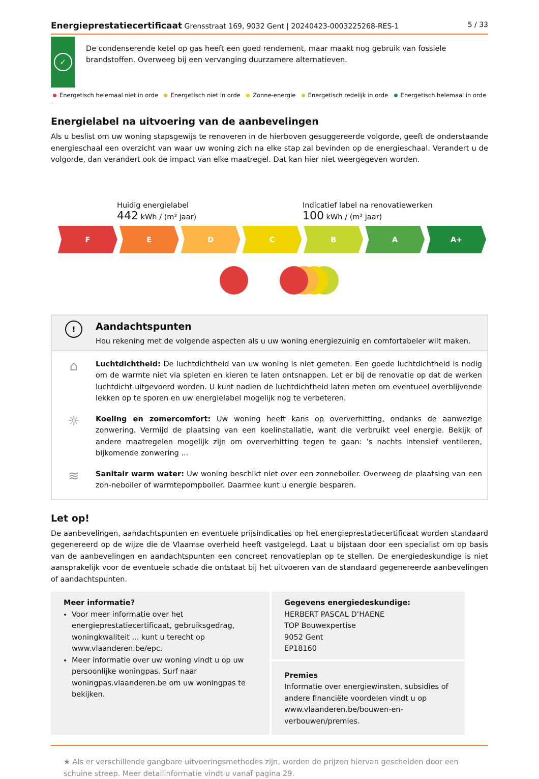Energieprestatiecertificaat Grensstraat 169, 9032 Gent | 20240423-0003225268-RES-1
5 / 33
✓
De condenserende ketel op gas heeft een goed rendement, maar maakt nog gebruik van fossiele brandstoffen. Overweeg bij een vervanging duurzamere alternatieven.
Energetisch helemaal niet in orde Energetisch niet in orde Zonne-energie Energetisch redelijk in orde Energetisch helemaal in orde
Energielabel na uitvoering van de aanbevelingen
Als u beslist om uw woning stapsgewijs te renoveren in de hierboven gesuggereerde volgorde, geeft de onderstaande energieschaal een overzicht van waar uw woning zich na elke stap zal bevinden op de energieschaal. Verandert u de volgorde, dan verandert ook de impact van elke maatregel. Dat kan hier niet weergegeven worden.
Huidig energielabel
442 kWh / (m² jaar)
Indicatief label na renovatiewerken
100 kWh / (m² jaar)
F E D C B A A+
!
Aandachtspunten
Hou rekening met de volgende aspecten als u uw woning energiezuinig en comfortabeler wilt maken.
⌂
Luchtdichtheid: De luchtdichtheid van uw woning is niet gemeten. Een goede luchtdichtheid is nodig om de warmte niet via spleten en kieren te laten ontsnappen. Let er bij de renovatie op dat de werken luchtdicht uitgevoerd worden. U kunt nadien de luchtdichtheid laten meten om eventueel overblijvende lekken op te sporen en uw energielabel mogelijk nog te verbeteren.
☼
Koeling en zomercomfort: Uw woning heeft kans op oververhitting, ondanks de aanwezige zonwering. Vermijd de plaatsing van een koelinstallatie, want die verbruikt veel energie. Bekijk of andere maatregelen mogelijk zijn om oververhitting tegen te gaan: ’s nachts intensief ventileren, bijkomende zonwering ...
≋
Sanitair warm water: Uw woning beschikt niet over een zonneboiler. Overweeg de plaatsing van een zon-neboiler of warmtepompboiler. Daarmee kunt u energie besparen.
Let op!
De aanbevelingen, aandachtspunten en eventuele prijsindicaties op het energieprestatiecertificaat worden standaard gegenereerd op de wijze die de Vlaamse overheid heeft vastgelegd. Laat u bijstaan door een specialist om op basis van de aanbevelingen en aandachtspunten een concreet renovatieplan op te stellen. De energiedeskundige is niet aansprakelijk voor de eventuele schade die ontstaat bij het uitvoeren van de standaard gegenereerde aanbevelingen of aandachtspunten.
Meer informatie?
Voor meer informatie over het energieprestatiecertificaat, gebruiksgedrag, woningkwaliteit ... kunt u terecht op www.vlaanderen.be/epc.
Meer informatie over uw woning vindt u op uw persoonlijke woningpas. Surf naar woningpas.vlaanderen.be om uw woningpas te bekijken.
Gegevens energiedeskundige:
HERBERT PASCAL D’HAENE
TOP Bouwexpertise
9052 Gent
EP18160
Premies
Informatie over energiewinsten, subsidies of andere financiële voordelen vindt u op www.vlaanderen.be/bouwen-en-verbouwen/premies.
★ Als er verschillende gangbare uitvoeringsmethodes zijn, worden de prijzen hiervan gescheiden door een schuine streep. Meer detailinformatie vindt u vanaf pagina 29.